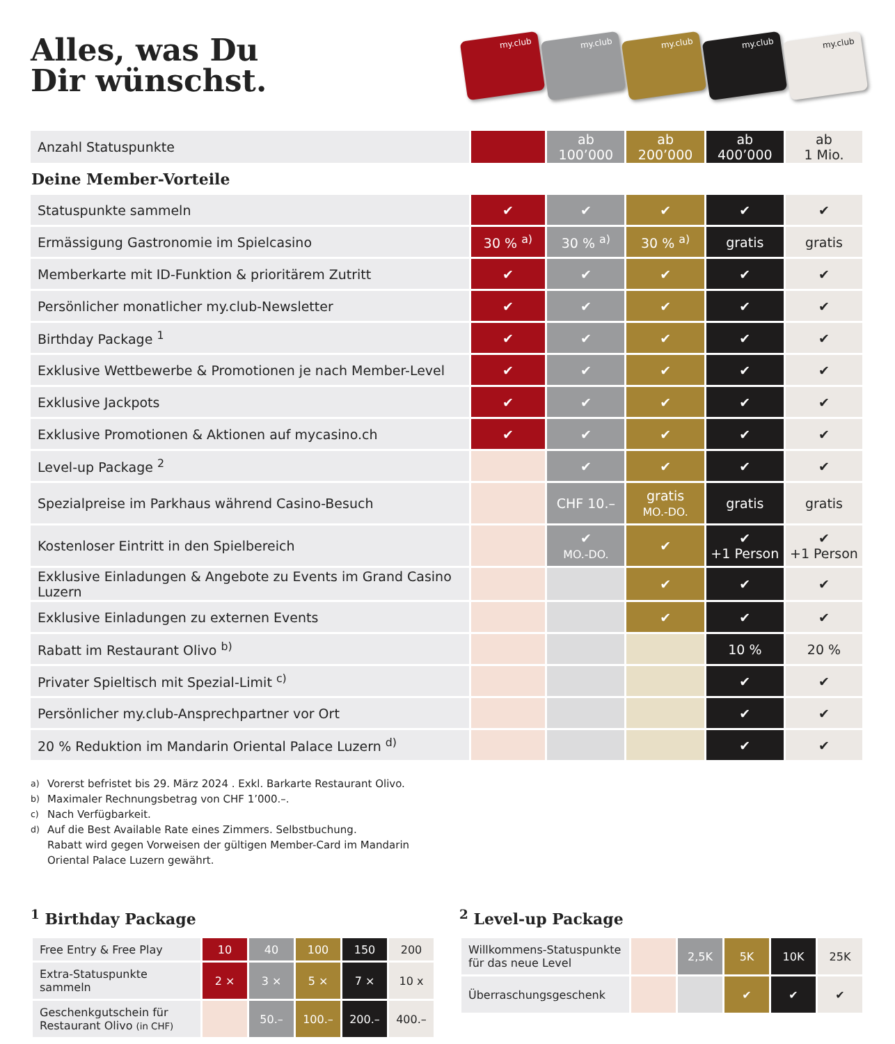Alles, was Du
Dir wünschst.
my.club
my.club
my.club
my.club
my.club
| Anzahl Statuspunkte | | ab 100’000 | ab 200’000 | ab 400’000 | ab 1 Mio. |
| Deine Member-Vorteile | | | | | |
| Statuspunkte sammeln | ✔ | ✔ | ✔ | ✔ | ✔ |
| Ermässigung Gastronomie im Spielcasino | 30 % <sup>a)</sup> | 30 % <sup>a)</sup> | 30 % <sup>a)</sup> | gratis | gratis |
| Memberkarte mit ID-Funktion & prioritärem Zutritt | ✔ | ✔ | ✔ | ✔ | ✔ |
| Persönlicher monatlicher my.club-Newsletter | ✔ | ✔ | ✔ | ✔ | ✔ |
| Birthday Package <sup>1</sup> | ✔ | ✔ | ✔ | ✔ | ✔ |
| Exklusive Wettbewerbe & Promotionen je nach Member-Level | ✔ | ✔ | ✔ | ✔ | ✔ |
| Exklusive Jackpots | ✔ | ✔ | ✔ | ✔ | ✔ |
| Exklusive Promotionen & Aktionen auf mycasino.ch | ✔ | ✔ | ✔ | ✔ | ✔ |
| Level-up Package <sup>2</sup> | | ✔ | ✔ | ✔ | ✔ |
| Spezialpreise im Parkhaus während Casino-Besuch | | CHF 10.– | gratis MO.-DO. | gratis | gratis |
| Kostenloser Eintritt in den Spielbereich | | ✔ MO.-DO. | ✔ | ✔ +1 Person | ✔ +1 Person |
| Exklusive Einladungen & Angebote zu Events im Grand Casino Luzern | | | ✔ | ✔ | ✔ |
| Exklusive Einladungen zu externen Events | | | ✔ | ✔ | ✔ |
| Rabatt im Restaurant Olivo <sup>b)</sup> | | | | 10 % | 20 % |
| Privater Spieltisch mit Spezial-Limit <sup>c)</sup> | | | | ✔ | ✔ |
| Persönlicher my.club-Ansprechpartner vor Ort | | | | ✔ | ✔ |
| 20 % Reduktion im Mandarin Oriental Palace Luzern <sup>d)</sup> | | | | ✔ | ✔ |
<sup>a)</sup> Vorerst befristet bis 29. März 2024 . Exkl. Barkarte Restaurant Olivo.
<sup>b)</sup> Maximaler Rechnungsbetrag von CHF 1’000.–.
<sup>c)</sup> Nach Verfügbarkeit.
<sup>d)</sup> Auf die Best Available Rate eines Zimmers. Selbstbuchung.
Rabatt wird gegen Vorweisen der gültigen Member-Card im Mandarin
Oriental Palace Luzern gewährt.
<sup>1</sup> Birthday Package
| Free Entry & Free Play | 10 | 40 | 100 | 150 | 200 |
| Extra-Statuspunkte sammeln | 2 × | 3 × | 5 × | 7 × | 10 x |
| Geschenkgutschein für Restaurant Olivo (in CHF) | | 50.– | 100.– | 200.– | 400.– |
<sup>2</sup> Level-up Package
| Willkommens-Statuspunkte für das neue Level | | 2,5K | 5K | 10K | 25K |
| Überraschungsgeschenk | | | ✔ | ✔ | ✔ |